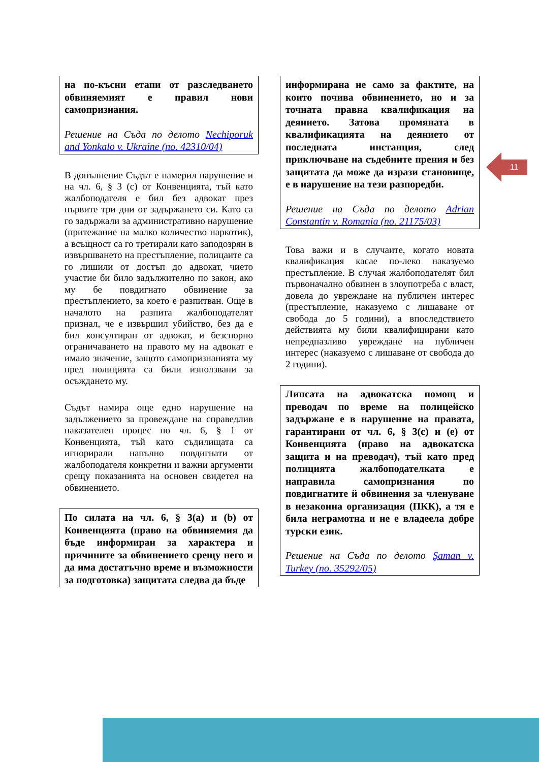на по-късни етапи от разследването обвиняемият е правил нови самопризнания.
Решение на Съда по делото Nechiporuk and Yonkalo v. Ukraine (no. 42310/04)
В допълнение Съдът е намерил нарушение и на чл. 6, § 3 (c) от Конвенцията, тъй като жалбоподателя е бил без адвокат през първите три дни от задържането си. Като са го задържали за административно нарушение (притежание на малко количество наркотик), а всъщност са го третирали като заподозрян в извършването на престъпление, полицаите са го лишили от достъп до адвокат, чието участие би било задължително по закон, ако му бе повдигнато обвинение за престъплението, за което е разпитван. Още в началото на разпита жалбоподателят признал, че е извършил убийство, без да е бил консултиран от адвокат, и безспорно ограничаването на правото му на адвокат е имало значение, защото самопризнанията му пред полицията са били използвани за осъждането му.
Съдът намира още едно нарушение на задължението за провеждане на справедлив наказателен процес по чл. 6, § 1 от Конвенцията, тъй като съдилищата са игнорирали напълно повдигнати от жалбоподателя конкретни и важни аргументи срещу показанията на основен свидетел на обвинението.
По силата на чл. 6, § 3(a) и (b) от Конвенцията (право на обвиняемия да бъде информиран за характера и причините за обвинението срещу него и да има достатъчно време и възможности за подготовка) защитата следва да бъде
информирана не само за фактите, на които почива обвинението, но и за точната правна квалификация на деянието. Затова промяната в квалификацията на деянието от последната инстанция, след приключване на съдебните прения и без защитата да може да изрази становище, е в нарушение на тези разпоредби.
Решение на Съда по делото Adrian Constantin v. Romania (no. 21175/03)
Това важи и в случаите, когато новата квалификация касае по-леко наказуемо престъпление. В случая жалбоподателят бил първоначално обвинен в злоупотреба с власт, довела до увреждане на публичен интерес (престъпление, наказуемо с лишаване от свобода до 5 години), а впоследствието действията му били квалифицирани като непредпазливо увреждане на публичен интерес (наказуемо с лишаване от свобода до 2 години).
Липсата на адвокатска помощ и преводач по време на полицейско задържане е в нарушение на правата, гарантирани от чл. 6, § 3(c) и (e) от Конвенцията (право на адвокатска защита и на преводач), тъй като пред полицията жалбоподателката е направила самопризнания по повдигнатите й обвинения за членуване в незаконна организация (ПКК), а тя е била неграмотна и не е владеела добре турски език.
Решение на Съда по делото Şaman v. Turkey (no. 35292/05)
11